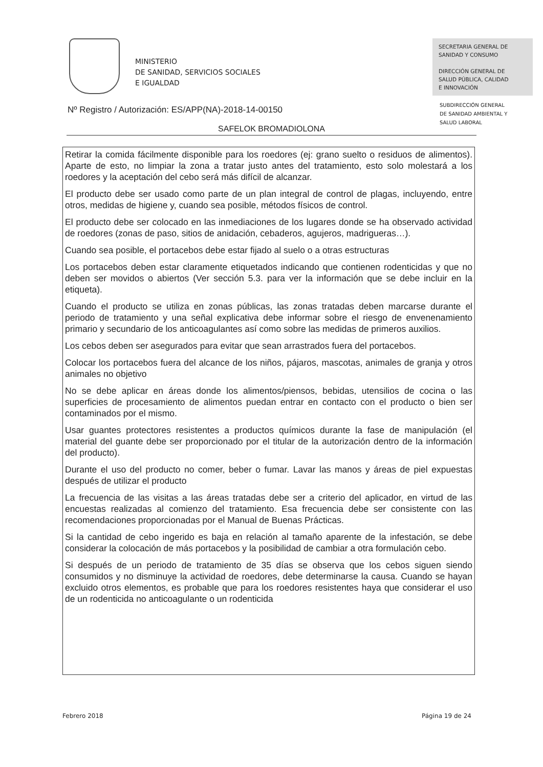MINISTERIO
DE SANIDAD, SERVICIOS SOCIALES
E IGUALDAD
SECRETARIA GENERAL DE
SANIDAD Y CONSUMO
DIRECCIÓN GENERAL DE
SALUD PÚBLICA, CALIDAD
E INNOVACIÓN
SUBDIRECCIÓN GENERAL
DE SANIDAD AMBIENTAL Y
SALUD LABORAL
Nº Registro / Autorización: ES/APP(NA)-2018-14-00150
SAFELOK BROMADIOLONA
Retirar la comida fácilmente disponible para los roedores (ej: grano suelto o residuos de alimentos). Aparte de esto, no limpiar la zona a tratar justo antes del tratamiento, esto solo molestará a los roedores y la aceptación del cebo será más difícil de alcanzar.
El producto debe ser usado como parte de un plan integral de control de plagas, incluyendo, entre otros, medidas de higiene y, cuando sea posible, métodos físicos de control.
El producto debe ser colocado en las inmediaciones de los lugares donde se ha observado actividad de roedores (zonas de paso, sitios de anidación, cebaderos, agujeros, madrigueras…).
Cuando sea posible, el portacebos debe estar fijado al suelo o a otras estructuras
Los portacebos deben estar claramente etiquetados indicando que contienen rodenticidas y que no deben ser movidos o abiertos (Ver sección 5.3. para ver la información que se debe incluir en la etiqueta).
Cuando el producto se utiliza en zonas públicas, las zonas tratadas deben marcarse durante el periodo de tratamiento y una señal explicativa debe informar sobre el riesgo de envenenamiento primario y secundario de los anticoagulantes así como sobre las medidas de primeros auxilios.
Los cebos deben ser asegurados para evitar que sean arrastrados fuera del portacebos.
Colocar los portacebos fuera del alcance de los niños, pájaros, mascotas, animales de granja y otros animales no objetivo
No se debe aplicar en áreas donde los alimentos/piensos, bebidas, utensilios de cocina o las superficies de procesamiento de alimentos puedan entrar en contacto con el producto o bien ser contaminados por el mismo.
Usar guantes protectores resistentes a productos químicos durante la fase de manipulación (el material del guante debe ser proporcionado por el titular de la autorización dentro de la información del producto).
Durante el uso del producto no comer, beber o fumar. Lavar las manos y áreas de piel expuestas después de utilizar el producto
La frecuencia de las visitas a las áreas tratadas debe ser a criterio del aplicador, en virtud de las encuestas realizadas al comienzo del tratamiento. Esa frecuencia debe ser consistente con las recomendaciones proporcionadas por el Manual de Buenas Prácticas.
Si la cantidad de cebo ingerido es baja en relación al tamaño aparente de la infestación, se debe considerar la colocación de más portacebos y la posibilidad de cambiar a otra formulación cebo.
Si después de un periodo de tratamiento de 35 días se observa que los cebos siguen siendo consumidos y no disminuye la actividad de roedores, debe determinarse la causa. Cuando se hayan excluido otros elementos, es probable que para los roedores resistentes haya que considerar el uso de un rodenticida no anticoagulante o un rodenticida
Febrero 2018 Página 19 de 24